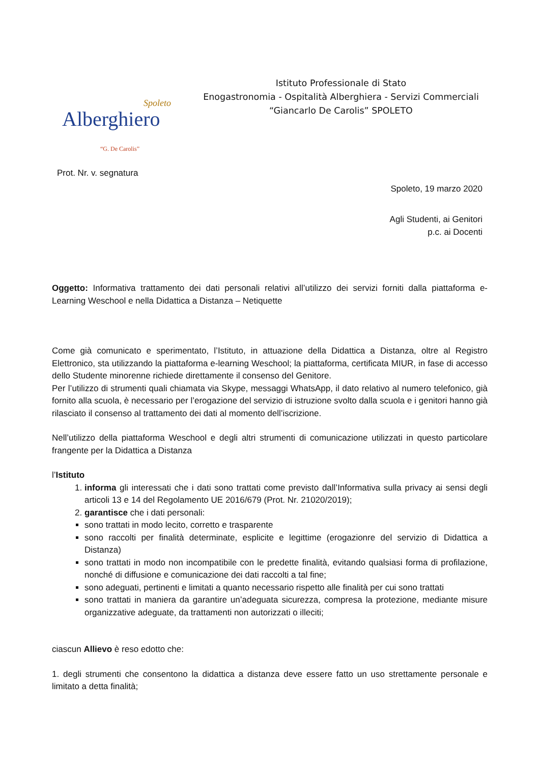Spoleto
Alberghiero
“G. De Carolis”
Istituto Professionale di Stato
Enogastronomia - Ospitalità Alberghiera - Servizi Commerciali
“Giancarlo De Carolis” SPOLETO
Prot. Nr. v. segnatura
Spoleto, 19 marzo 2020
Agli Studenti, ai Genitori
p.c. ai Docenti
Oggetto: Informativa trattamento dei dati personali relativi all’utilizzo dei servizi forniti dalla piattaforma e-Learning Weschool e nella Didattica a Distanza – Netiquette
Come già comunicato e sperimentato, l’Istituto, in attuazione della Didattica a Distanza, oltre al Registro Elettronico, sta utilizzando la piattaforma e-learning Weschool; la piattaforma, certificata MIUR, in fase di accesso dello Studente minorenne richiede direttamente il consenso del Genitore.
Per l’utilizzo di strumenti quali chiamata via Skype, messaggi WhatsApp, il dato relativo al numero telefonico, già fornito alla scuola, è necessario per l’erogazione del servizio di istruzione svolto dalla scuola e i genitori hanno già rilasciato il consenso al trattamento dei dati al momento dell’iscrizione.
Nell’utilizzo della piattaforma Weschool e degli altri strumenti di comunicazione utilizzati in questo particolare frangente per la Didattica a Distanza
l’Istituto
1. informa gli interessati che i dati sono trattati come previsto dall’Informativa sulla privacy ai sensi degli articoli 13 e 14 del Regolamento UE 2016/679 (Prot. Nr. 21020/2019);
2. garantisce che i dati personali:
sono trattati in modo lecito, corretto e trasparente
sono raccolti per finalità determinate, esplicite e legittime (erogazionre del servizio di Didattica a Distanza)
sono trattati in modo non incompatibile con le predette finalità, evitando qualsiasi forma di profilazione, nonché di diffusione e comunicazione dei dati raccolti a tal fine;
sono adeguati, pertinenti e limitati a quanto necessario rispetto alle finalità per cui sono trattati
sono trattati in maniera da garantire un’adeguata sicurezza, compresa la protezione, mediante misure organizzative adeguate, da trattamenti non autorizzati o illeciti;
ciascun Allievo è reso edotto che:
1. degli strumenti che consentono la didattica a distanza deve essere fatto un uso strettamente personale e limitato a detta finalità;